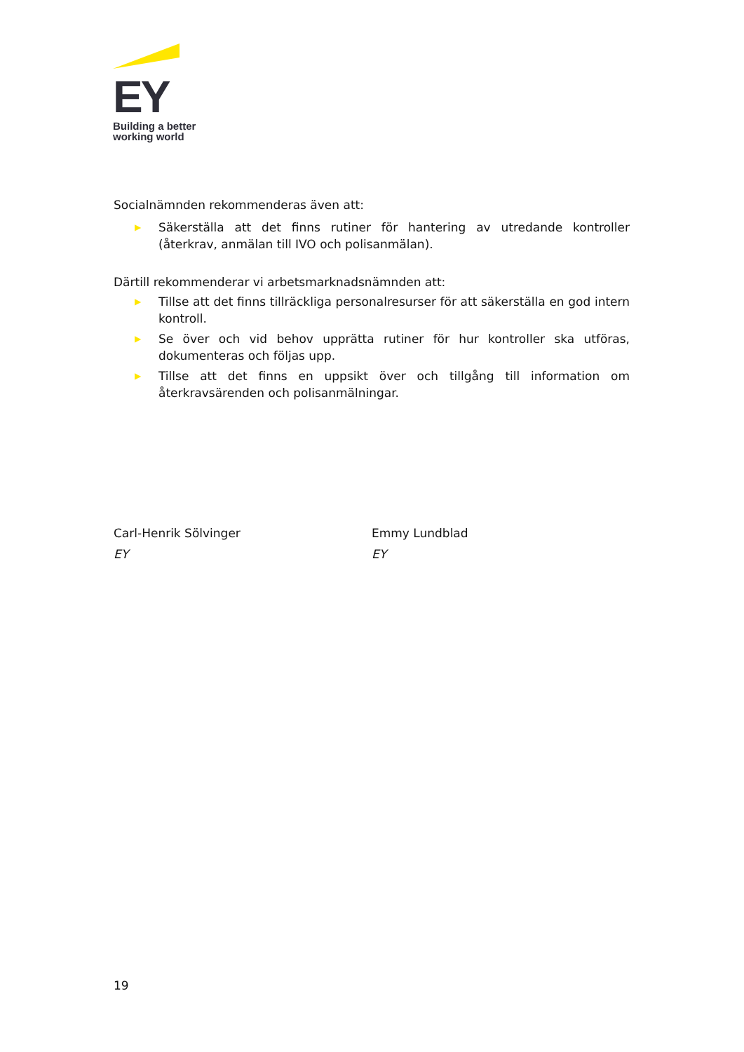EY
Building a better
working world
Socialnämnden rekommenderas även att:
▶ Säkerställa att det finns rutiner för hantering av utredande kontroller (återkrav, anmälan till IVO och polisanmälan).
Därtill rekommenderar vi arbetsmarknadsnämnden att:
▶ Tillse att det finns tillräckliga personalresurser för att säkerställa en god intern kontroll.
▶ Se över och vid behov upprätta rutiner för hur kontroller ska utföras, dokumenteras och följas upp.
▶ Tillse att det finns en uppsikt över och tillgång till information om återkravsärenden och polisanmälningar.
Carl-Henrik Sölvinger
EY
Emmy Lundblad
EY
19